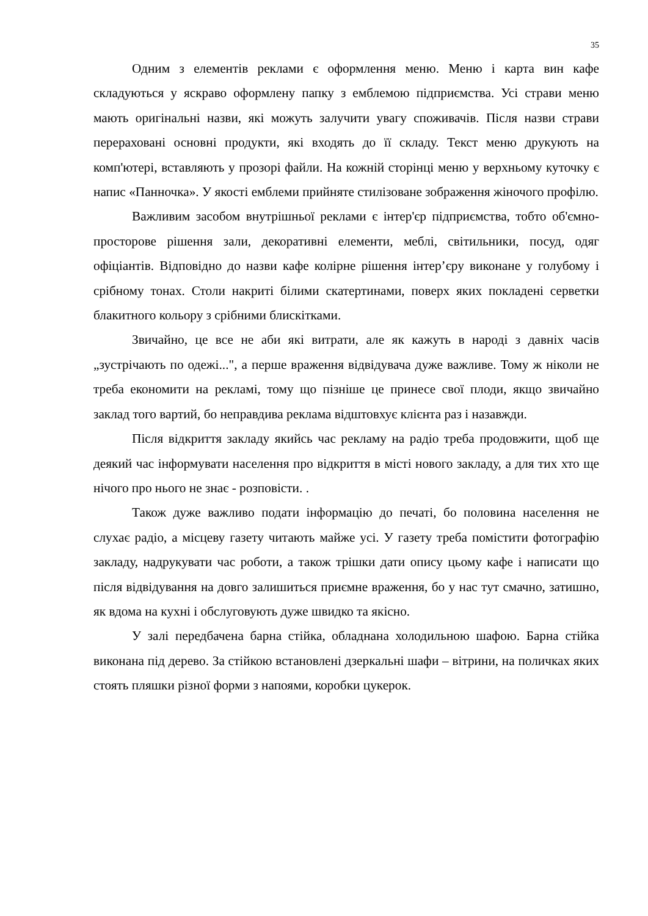35
Одним з елементів реклами є оформлення меню. Меню і карта вин кафе складуються у яскраво оформлену папку з емблемою підприємства. Усі страви меню мають оригінальні назви, які можуть залучити увагу споживачів. Після назви страви перераховані основні продукти, які входять до її складу. Текст меню друкують на комп'ютері, вставляють у прозорі файли. На кожній сторінці меню у верхньому куточку є напис «Панночка». У якості емблеми прийняте стилізоване зображення жіночого профілю.
Важливим засобом внутрішньої реклами є інтер'єр підприємства, тобто об'ємно-просторове рішення зали, декоративні елементи, меблі, світильники, посуд, одяг офіціантів. Відповідно до назви кафе колірне рішення інтер’єру виконане у голубому і срібному тонах. Столи накриті білими скатертинами, поверх яких покладені серветки блакитного кольору з срібними блискітками.
Звичайно, це все не аби які витрати, але як кажуть в народі з давніх часів „зустрічають по одежі...", а перше враження відвідувача дуже важливе. Тому ж ніколи не треба економити на рекламі, тому що пізніше це принесе свої плоди, якщо звичайно заклад того вартий, бо неправдива реклама відштовхує клієнта раз і назавжди.
Після відкриття закладу якийсь час рекламу на радіо треба продовжити, щоб ще деякий час інформувати населення про відкриття в місті нового закладу, а для тих хто ще нічого про нього не знає - розповісти. .
Також дуже важливо подати інформацію до печаті, бо половина населення не слухає радіо, а місцеву газету читають майже усі. У газету треба помістити фотографію закладу, надрукувати час роботи, а також трішки дати опису цьому кафе і написати що після відвідування на довго залишиться приємне враження, бо у нас тут смачно, затишно, як вдома на кухні і обслуговують дуже швидко та якісно.
У залі передбачена барна стійка, обладнана холодильною шафою. Барна стійка виконана під дерево. За стійкою встановлені дзеркальні шафи – вітрини, на поличках яких стоять пляшки різної форми з напоями, коробки цукерок.